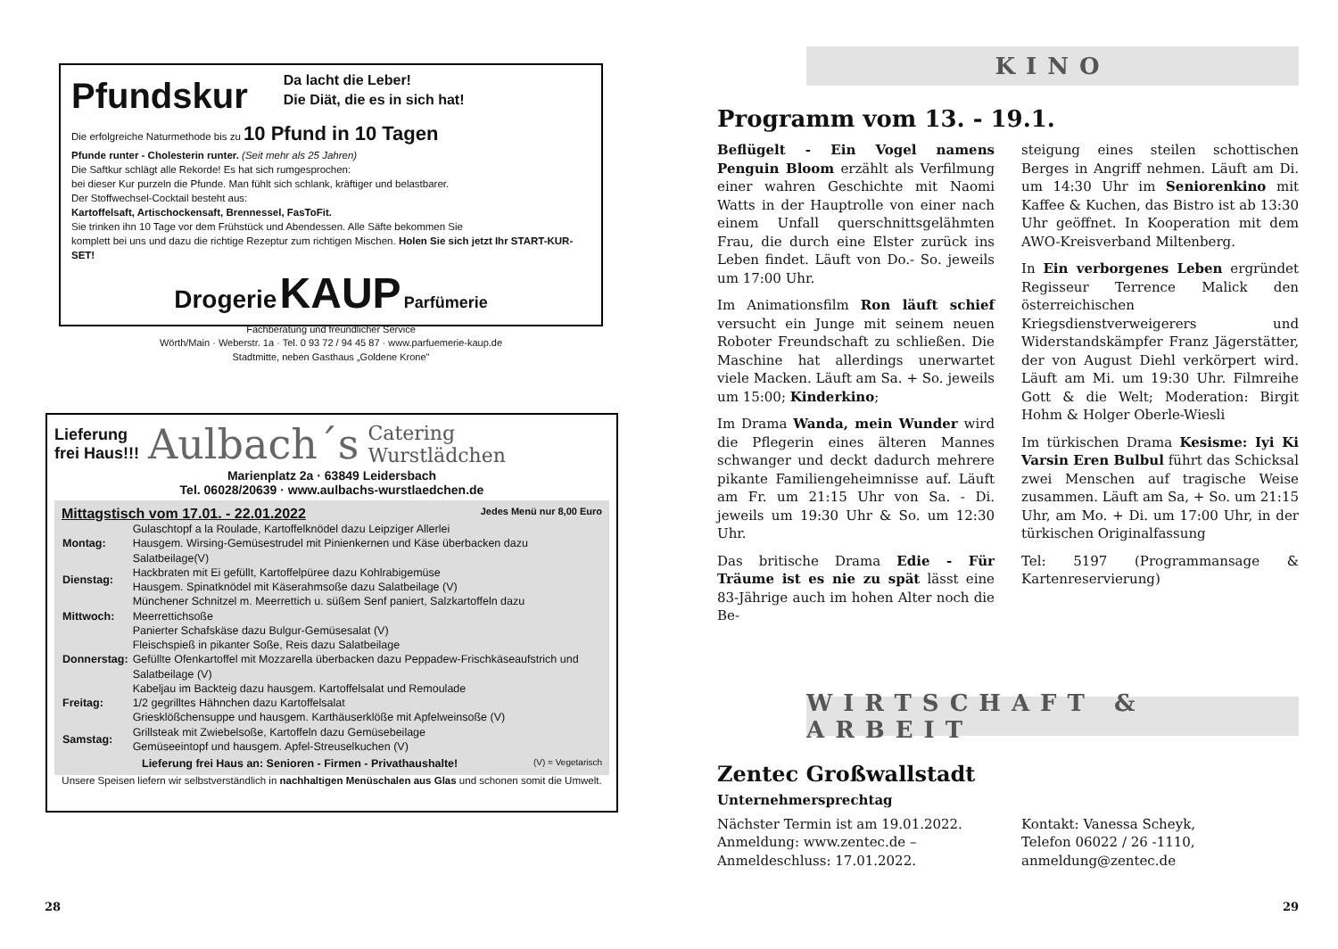Pfundskur
Da lacht die Leber!
Die Diät, die es in sich hat!
Die erfolgreiche Naturmethode bis zu 10 Pfund in 10 Tagen
Pfunde runter - Cholesterin runter. (Seit mehr als 25 Jahren)
Die Saftkur schlägt alle Rekorde! Es hat sich rumgesprochen:
bei dieser Kur purzeln die Pfunde. Man fühlt sich schlank, kräftiger und belastbarer.
Der Stoffwechsel-Cocktail besteht aus:
Kartoffelsaft, Artischockensaft, Brennessel, FasToFit.
Sie trinken ihn 10 Tage vor dem Frühstück und Abendessen. Alle Säfte bekommen Sie
komplett bei uns und dazu die richtige Rezeptur zum richtigen Mischen. Holen Sie sich jetzt Ihr START-KUR-SET!
Drogerie KAUP Parfümerie
Fachberatung und freundlicher Service
Wörth/Main · Weberstr. 1a · Tel. 0 93 72 / 94 45 87 · www.parfuemerie-kaup.de
Stadtmitte, neben Gasthaus „Goldene Krone"
Lieferung
frei Haus!!! Aulbach´s Catering
Wurstlädchen
Marienplatz 2a · 63849 Leidersbach
Tel. 06028/20639 · www.aulbachs-wurstlaedchen.de
Mittagstisch vom 17.01. - 22.01.2022 Jedes Menü nur 8,00 Euro
| Montag: | Gulaschtopf a la Roulade, Kartoffelknödel dazu Leipziger Allerlei Hausgem. Wirsing-Gemüsestrudel mit Pinienkernen und Käse überbacken dazu Salatbeilage(V) |
| Dienstag: | Hackbraten mit Ei gefüllt, Kartoffelpüree dazu Kohlrabigemüse Hausgem. Spinatknödel mit Käserahmsoße dazu Salatbeilage (V) |
| Mittwoch: | Münchener Schnitzel m. Meerrettich u. süßem Senf paniert, Salzkartoffeln dazu Meerrettichsoße Panierter Schafskäse dazu Bulgur-Gemüsesalat (V) |
| Donnerstag: | Fleischspieß in pikanter Soße, Reis dazu Salatbeilage Gefüllte Ofenkartoffel mit Mozzarella überbacken dazu Peppadew-Frischkäseaufstrich und Salatbeilage (V) |
| Freitag: | Kabeljau im Backteig dazu hausgem. Kartoffelsalat und Remoulade 1/2 gegrilltes Hähnchen dazu Kartoffelsalat Griesklößchensuppe und hausgem. Karthäuserklöße mit Apfelweinsoße (V) |
| Samstag: | Grillsteak mit Zwiebelsoße, Kartoffeln dazu Gemüsebeilage Gemüseeintopf und hausgem. Apfel-Streuselkuchen (V) |
Lieferung frei Haus an: Senioren - Firmen - Privathaushalte! (V) = Vegetarisch
Unsere Speisen liefern wir selbstverständlich in nachhaltigen Menüschalen aus Glas und schonen somit die Umwelt.
28
KINO
Programm vom 13. - 19.1.
Beflügelt - Ein Vogel namens Penguin Bloom erzählt als Verfilmung einer wahren Geschichte mit Naomi Watts in der Hauptrolle von einer nach einem Unfall querschnittsgelähmten Frau, die durch eine Elster zurück ins Leben findet. Läuft von Do.- So. jeweils um 17:00 Uhr.
Im Animationsfilm Ron läuft schief versucht ein Junge mit seinem neuen Roboter Freundschaft zu schließen. Die Maschine hat allerdings unerwartet viele Macken. Läuft am Sa. + So. jeweils um 15:00; Kinderkino;
Im Drama Wanda, mein Wunder wird die Pflegerin eines älteren Mannes schwanger und deckt dadurch mehrere pikante Familiengeheimnisse auf. Läuft am Fr. um 21:15 Uhr von Sa. - Di. jeweils um 19:30 Uhr & So. um 12:30 Uhr.
Das britische Drama Edie - Für Träume ist es nie zu spät lässt eine 83-Jährige auch im hohen Alter noch die Be-
steigung eines steilen schottischen Berges in Angriff nehmen. Läuft am Di. um 14:30 Uhr im Seniorenkino mit Kaffee & Kuchen, das Bistro ist ab 13:30 Uhr geöffnet. In Kooperation mit dem AWO-Kreisverband Miltenberg.
In Ein verborgenes Leben ergründet Regisseur Terrence Malick den österreichischen Kriegsdienstverweigerers und Widerstandskämpfer Franz Jägerstätter, der von August Diehl verkörpert wird. Läuft am Mi. um 19:30 Uhr. Filmreihe Gott & die Welt; Moderation: Birgit Hohm & Holger Oberle-Wiesli
Im türkischen Drama Kesisme: Iyi Ki Varsin Eren Bulbul führt das Schicksal zwei Menschen auf tragische Weise zusammen. Läuft am Sa, + So. um 21:15 Uhr, am Mo. + Di. um 17:00 Uhr, in der türkischen Originalfassung
Tel: 5197 (Programmansage & Kartenreservierung)
WIRTSCHAFT & ARBEIT
Zentec Großwallstadt
Unternehmersprechtag
Nächster Termin ist am 19.01.2022.
Anmeldung: www.zentec.de –
Anmeldeschluss: 17.01.2022.
Kontakt: Vanessa Scheyk,
Telefon 06022 / 26 -1110,
anmeldung@zentec.de
29